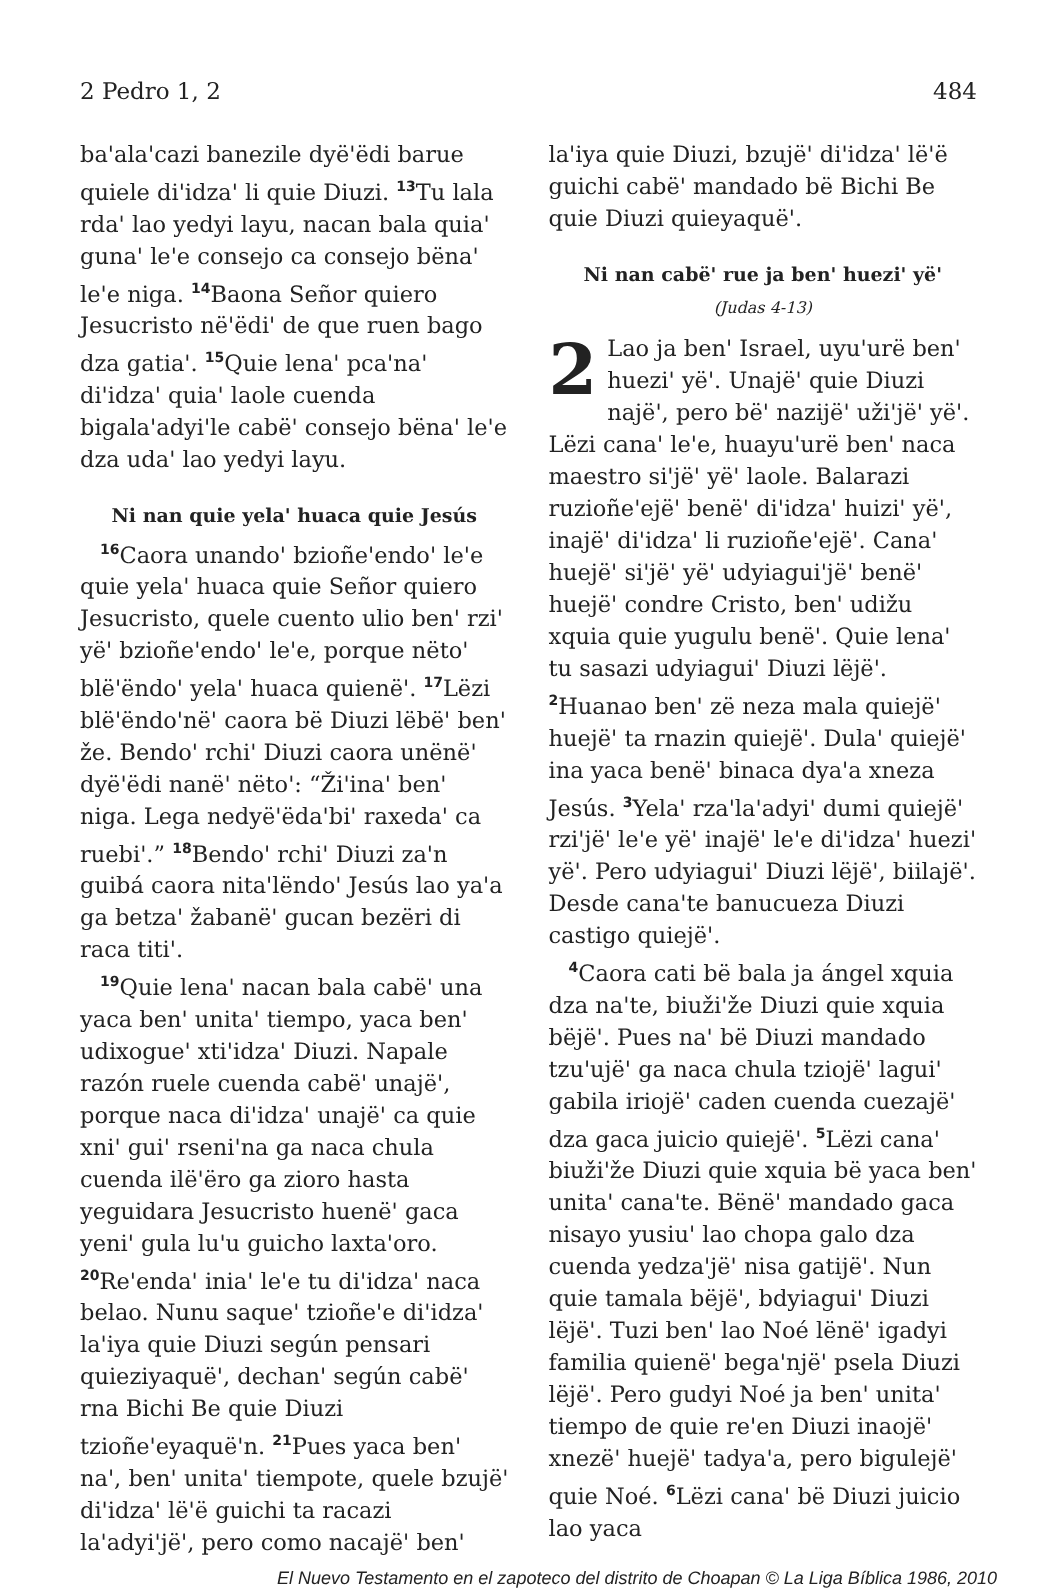2 Pedro 1, 2 484
ba'ala'cazi banezile dyë'ëdi barue quiele di'idza' li quie Diuzi. <sup>13</sup>Tu lala rda' lao yedyi layu, nacan bala quia' guna' le'e consejo ca consejo bëna' le'e niga. <sup>14</sup>Baona Señor quiero Jesucristo në'ëdi' de que ruen bago dza gatia'. <sup>15</sup>Quie lena' pca'na' di'idza' quia' laole cuenda bigala'adyi'le cabë' consejo bëna' le'e dza uda' lao yedyi layu.
Ni nan quie yela' huaca quie Jesús
<sup>16</sup> Caora unando' bzioñe'endo' le'e quie yela' huaca quie Señor quiero Jesucristo, quele cuento ulio ben' rzi' yë' bzioñe'endo' le'e, porque nëto' blë'ëndo' yela' huaca quienë'. <sup>17</sup>Lëzi blë'ëndo'në' caora bë Diuzi lëbë' ben' že. Bendo' rchi' Diuzi caora unënë' dyë'ëdi nanë' nëto': “Ži'ina' ben' niga. Lega nedyë'ëda'bi' raxeda' ca ruebi'.” <sup>18</sup>Bendo' rchi' Diuzi za'n guibá caora nita'lëndo' Jesús lao ya'a ga betza' žabanë' gucan bezëri di raca titi'.
<sup>19</sup> Quie lena' nacan bala cabë' una yaca ben' unita' tiempo, yaca ben' udixogue' xti'idza' Diuzi. Napale razón ruele cuenda cabë' unajë', porque naca di'idza' unajë' ca quie xni' gui' rseni'na ga naca chula cuenda ilë'ëro ga zioro hasta yeguidara Jesucristo huenë' gaca yeni' gula lu'u guicho laxta'oro. <sup>20</sup>Re'enda' inia' le'e tu di'idza' naca belao. Nunu saque' tzioñe'e di'idza' la'iya quie Diuzi según pensari quieziyaquë', dechan' según cabë' rna Bichi Be quie Diuzi tzioñe'eyaquë'n. <sup>21</sup>Pues yaca ben' na', ben' unita' tiempote, quele bzujë' di'idza' lë'ë guichi ta racazi la'adyi'jë', pero como nacajë' ben'
la'iya quie Diuzi, bzujë' di'idza' lë'ë guichi cabë' mandado bë Bichi Be quie Diuzi quieyaquë'.
Ni nan cabë' rue ja ben' huezi' yë'
(Judas 4-13)
2 Lao ja ben' Israel, uyu'urë ben' huezi' yë'. Unajë' quie Diuzi najë', pero bë' nazijë' uži'jë' yë'. Lëzi cana' le'e, huayu'urë ben' naca maestro si'jë' yë' laole. Balarazi ruzioñe'ejë' benë' di'idza' huizi' yë', inajë' di'idza' li ruzioñe'ejë'. Cana' huejë' si'jë' yë' udyiagui'jë' benë' huejë' condre Cristo, ben' udižu xquia quie yugulu benë'. Quie lena' tu sasazi udyiagui' Diuzi lëjë'. <sup>2</sup>Huanao ben' zë neza mala quiejë' huejë' ta rnazin quiejë'. Dula' quiejë' ina yaca benë' binaca dya'a xneza Jesús. <sup>3</sup>Yela' rza'la'adyi' dumi quiejë' rzi'jë' le'e yë' inajë' le'e di'idza' huezi' yë'. Pero udyiagui' Diuzi lëjë', biilajë'. Desde cana'te banucueza Diuzi castigo quiejë'.
<sup>4</sup> Caora cati bë bala ja ángel xquia dza na'te, biuži'že Diuzi quie xquia bëjë'. Pues na' bë Diuzi mandado tzu'ujë' ga naca chula tziojë' lagui' gabila iriojë' caden cuenda cuezajë' dza gaca juicio quiejë'. <sup>5</sup>Lëzi cana' biuži'že Diuzi quie xquia bë yaca ben' unita' cana'te. Bënë' mandado gaca nisayo yusiu' lao chopa galo dza cuenda yedza'jë' nisa gatijë'. Nun quie tamala bëjë', bdyiagui' Diuzi lëjë'. Tuzi ben' lao Noé lënë' igadyi familia quienë' bega'një' psela Diuzi lëjë'. Pero gudyi Noé ja ben' unita' tiempo de quie re'en Diuzi inaojë' xnezë' huejë' tadya'a, pero bigulejë' quie Noé. <sup>6</sup>Lëzi cana' bë Diuzi juicio lao yaca
El Nuevo Testamento en el zapoteco del distrito de Choapan © La Liga Bíblica 1986, 2010